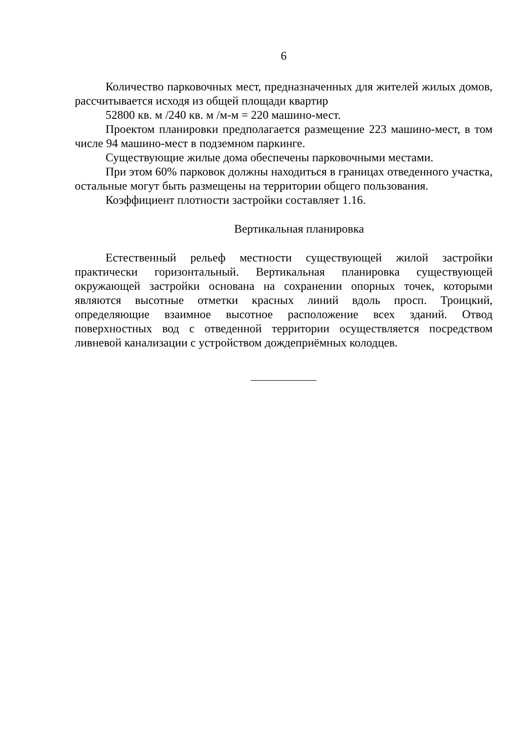6
Количество парковочных мест, предназначенных для жителей жилых домов, рассчитывается исходя из общей площади квартир
52800 кв. м /240 кв. м /м-м = 220 машино-мест.
Проектом планировки предполагается размещение 223 машино-мест, в том числе 94 машино-мест в подземном паркинге.
Существующие жилые дома обеспечены парковочными местами.
При этом 60% парковок должны находиться в границах отведенного участка, остальные могут быть размещены на территории общего пользования.
Коэффициент плотности застройки составляет 1.16.
Вертикальная планировка
Естественный рельеф местности существующей жилой застройки практически горизонтальный. Вертикальная планировка существующей окружающей застройки основана на сохранении опорных точек, которыми являются высотные отметки красных линий вдоль просп. Троицкий, определяющие взаимное высотное расположение всех зданий. Отвод поверхностных вод с отведенной территории осуществляется посредством ливневой канализации с устройством дождеприёмных колодцев.